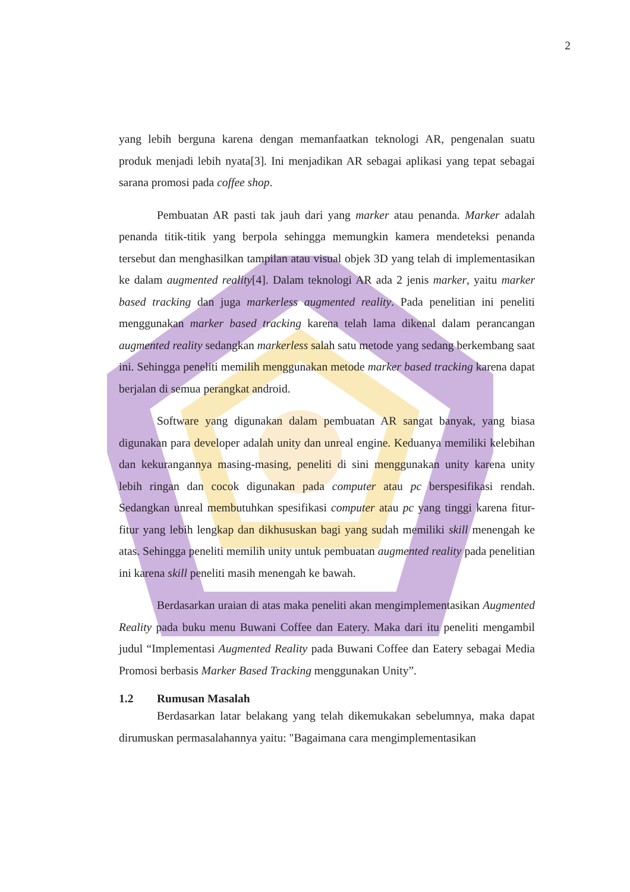2
yang lebih berguna karena dengan memanfaatkan teknologi AR, pengenalan suatu produk menjadi lebih nyata[3]. Ini menjadikan AR sebagai aplikasi yang tepat sebagai sarana promosi pada coffee shop.
Pembuatan AR pasti tak jauh dari yang marker atau penanda. Marker adalah penanda titik-titik yang berpola sehingga memungkin kamera mendeteksi penanda tersebut dan menghasilkan tampilan atau visual objek 3D yang telah di implementasikan ke dalam augmented reality[4]. Dalam teknologi AR ada 2 jenis marker, yaitu marker based tracking dan juga markerless augmented reality. Pada penelitian ini peneliti menggunakan marker based tracking karena telah lama dikenal dalam perancangan augmented reality sedangkan markerless salah satu metode yang sedang berkembang saat ini. Sehingga peneliti memilih menggunakan metode marker based tracking karena dapat berjalan di semua perangkat android.
Software yang digunakan dalam pembuatan AR sangat banyak, yang biasa digunakan para developer adalah unity dan unreal engine. Keduanya memiliki kelebihan dan kekurangannya masing-masing, peneliti di sini menggunakan unity karena unity lebih ringan dan cocok digunakan pada computer atau pc berspesifikasi rendah. Sedangkan unreal membutuhkan spesifikasi computer atau pc yang tinggi karena fitur-fitur yang lebih lengkap dan dikhususkan bagi yang sudah memiliki skill menengah ke atas. Sehingga peneliti memilih unity untuk pembuatan augmented reality pada penelitian ini karena skill peneliti masih menengah ke bawah.
Berdasarkan uraian di atas maka peneliti akan mengimplementasikan Augmented Reality pada buku menu Buwani Coffee dan Eatery. Maka dari itu peneliti mengambil judul “Implementasi Augmented Reality pada Buwani Coffee dan Eatery sebagai Media Promosi berbasis Marker Based Tracking menggunakan Unity”.
1.2 Rumusan Masalah
Berdasarkan latar belakang yang telah dikemukakan sebelumnya, maka dapat dirumuskan permasalahannya yaitu: "Bagaimana cara mengimplementasikan